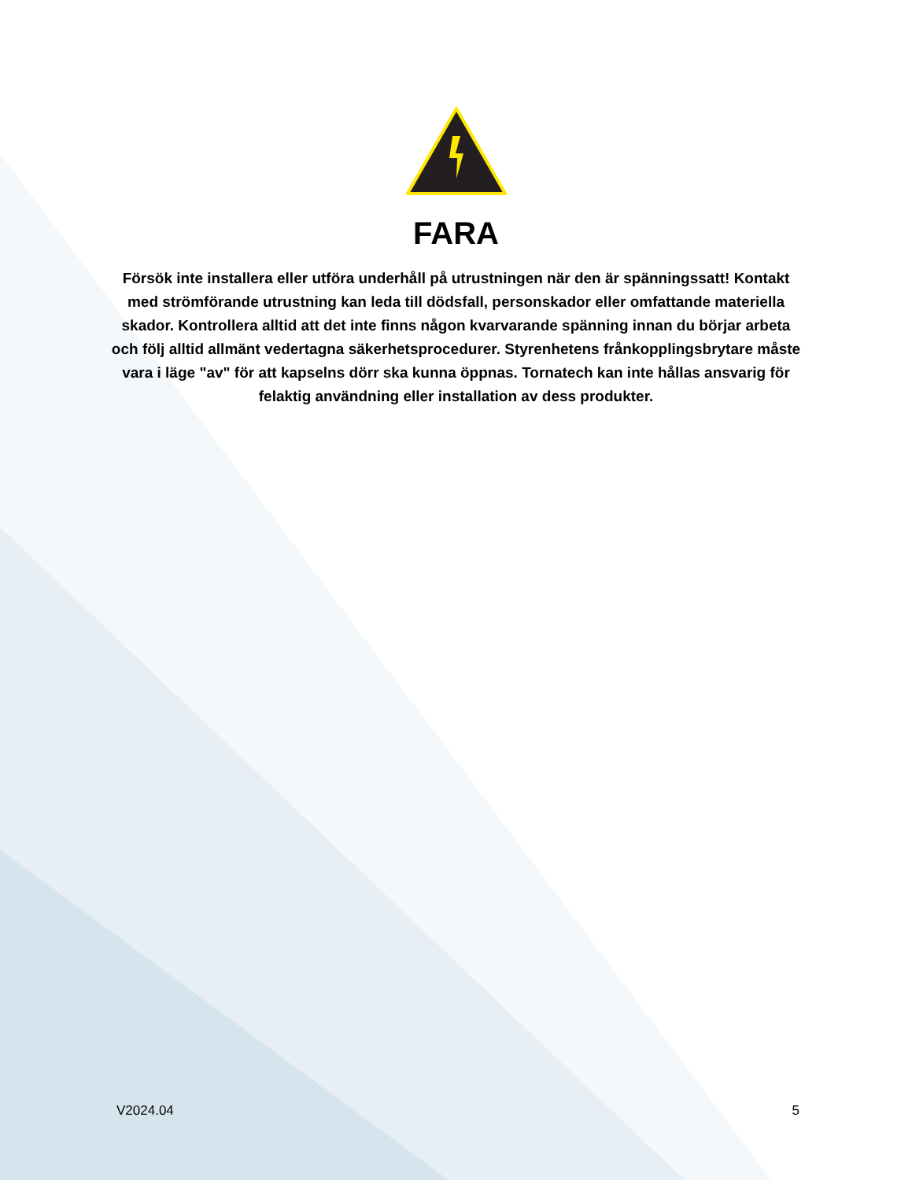FARA
Försök inte installera eller utföra underhåll på utrustningen när den är spänningssatt! Kontakt med strömförande utrustning kan leda till dödsfall, personskador eller omfattande materiella skador. Kontrollera alltid att det inte finns någon kvarvarande spänning innan du börjar arbeta och följ alltid allmänt vedertagna säkerhetsprocedurer. Styrenhetens frånkopplingsbrytare måste vara i läge "av" för att kapselns dörr ska kunna öppnas. Tornatech kan inte hållas ansvarig för felaktig användning eller installation av dess produkter.
V2024.04 5